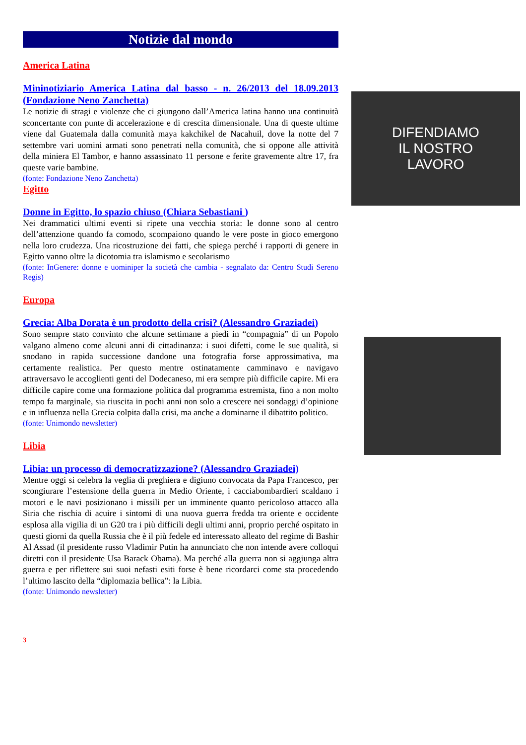Notizie dal mondo
America Latina
Mininotiziario America Latina dal basso - n. 26/2013 del 18.09.2013 (Fondazione Neno Zanchetta)
Le notizie di stragi e violenze che ci giungono dall’America latina hanno una continuità sconcertante con punte di accelerazione e di crescita dimensionale. Una di queste ultime viene dal Guatemala dalla comunità maya kakchikel de Nacahuil, dove la notte del 7 settembre vari uomini armati sono penetrati nella comunità, che si oppone alle attività della miniera El Tambor, e hanno assassinato 11 persone e ferite gravemente altre 17, fra queste varie bambine.
(fonte: Fondazione Neno Zanchetta)
Egitto
Donne in Egitto, lo spazio chiuso (Chiara Sebastiani )
Nei drammatici ultimi eventi si ripete una vecchia storia: le donne sono al centro dell’attenzione quando fa comodo, scompaiono quando le vere poste in gioco emergono nella loro crudezza. Una ricostruzione dei fatti, che spiega perché i rapporti di genere in Egitto vanno oltre la dicotomia tra islamismo e secolarismo
(fonte: InGenere: donne e uominiper la società che cambia - segnalato da: Centro Studi Sereno Regis)
Europa
Grecia: Alba Dorata è un prodotto della crisi? (Alessandro Graziadei)
Sono sempre stato convinto che alcune settimane a piedi in “compagnia” di un Popolo valgano almeno come alcuni anni di cittadinanza: i suoi difetti, come le sue qualità, si snodano in rapida successione dandone una fotografia forse approssimativa, ma certamente realistica. Per questo mentre ostinatamente camminavo e navigavo attraversavo le accoglienti genti del Dodecaneso, mi era sempre più difficile capire. Mi era difficile capire come una formazione politica dal programma estremista, fino a non molto tempo fa marginale, sia riuscita in pochi anni non solo a crescere nei sondaggi d’opinione e in influenza nella Grecia colpita dalla crisi, ma anche a dominarne il dibattito politico.
(fonte: Unimondo newsletter)
Libia
Libia: un processo di democratizzazione? (Alessandro Graziadei)
Mentre oggi si celebra la veglia di preghiera e digiuno convocata da Papa Francesco, per scongiurare l’estensione della guerra in Medio Oriente, i cacciabombardieri scaldano i motori e le navi posizionano i missili per un imminente quanto pericoloso attacco alla Siria che rischia di acuire i sintomi di una nuova guerra fredda tra oriente e occidente esplosa alla vigilia di un G20 tra i più difficili degli ultimi anni, proprio perché ospitato in questi giorni da quella Russia che è il più fedele ed interessato alleato del regime di Bashir Al Assad (il presidente russo Vladimir Putin ha annunciato che non intende avere colloqui diretti con il presidente Usa Barack Obama). Ma perché alla guerra non si aggiunga altra guerra e per riflettere sui suoi nefasti esiti forse è bene ricordarci come sta procedendo l’ultimo lascito della “diplomazia bellica”: la Libia.
(fonte: Unimondo newsletter)
3
DIFENDIAMO
IL NOSTRO
LAVORO